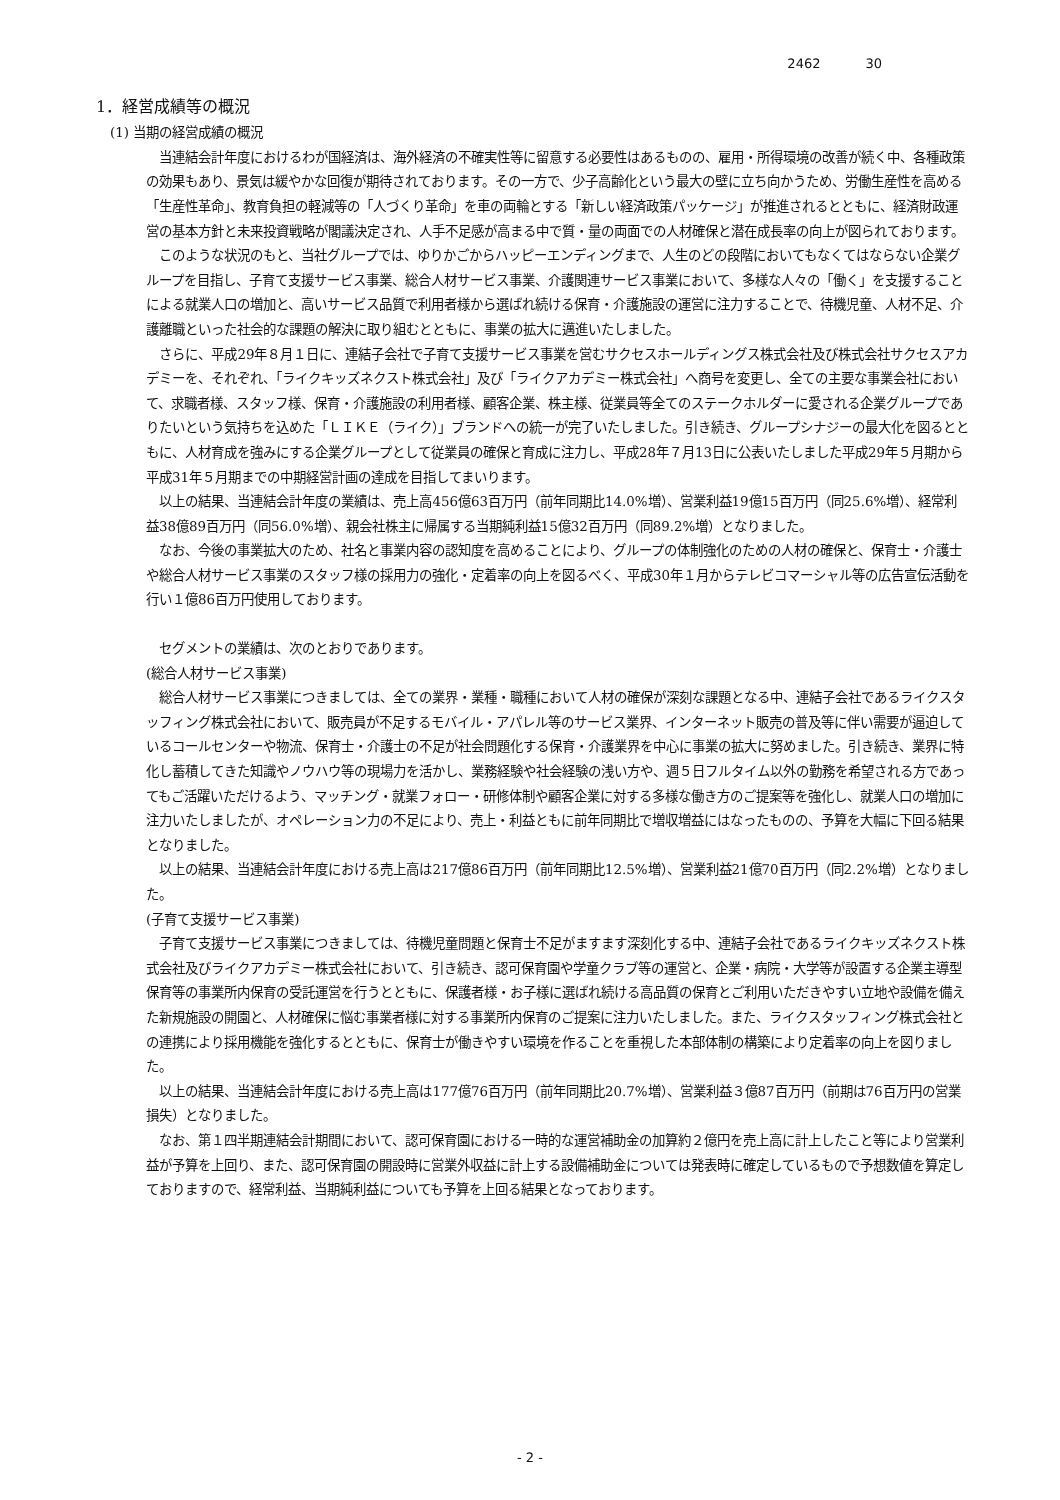2462 30
1．経営成績等の概況
(1) 当期の経営成績の概況
当連結会計年度におけるわが国経済は、海外経済の不確実性等に留意する必要性はあるものの、雇用・所得環境の改善が続く中、各種政策の効果もあり、景気は緩やかな回復が期待されております。その一方で、少子高齢化という最大の壁に立ち向かうため、労働生産性を高める「生産性革命」、教育負担の軽減等の「人づくり革命」を車の両輪とする「新しい経済政策パッケージ」が推進されるとともに、経済財政運営の基本方針と未来投資戦略が閣議決定され、人手不足感が高まる中で質・量の両面での人材確保と潜在成長率の向上が図られております。
このような状況のもと、当社グループでは、ゆりかごからハッピーエンディングまで、人生のどの段階においてもなくてはならない企業グループを目指し、子育て支援サービス事業、総合人材サービス事業、介護関連サービス事業において、多様な人々の「働く」を支援することによる就業人口の増加と、高いサービス品質で利用者様から選ばれ続ける保育・介護施設の運営に注力することで、待機児童、人材不足、介護離職といった社会的な課題の解決に取り組むとともに、事業の拡大に邁進いたしました。
さらに、平成29年８月１日に、連結子会社で子育て支援サービス事業を営むサクセスホールディングス株式会社及び株式会社サクセスアカデミーを、それぞれ、「ライクキッズネクスト株式会社」及び「ライクアカデミー株式会社」へ商号を変更し、全ての主要な事業会社において、求職者様、スタッフ様、保育・介護施設の利用者様、顧客企業、株主様、従業員等全てのステークホルダーに愛される企業グループでありたいという気持ちを込めた「ＬＩＫＥ（ライク）」ブランドへの統一が完了いたしました。引き続き、グループシナジーの最大化を図るとともに、人材育成を強みにする企業グループとして従業員の確保と育成に注力し、平成28年７月13日に公表いたしました平成29年５月期から平成31年５月期までの中期経営計画の達成を目指してまいります。
以上の結果、当連結会計年度の業績は、売上高456億63百万円（前年同期比14.0%増）、営業利益19億15百万円（同25.6%増）、経常利益38億89百万円（同56.0%増）、親会社株主に帰属する当期純利益15億32百万円（同89.2%増）となりました。
なお、今後の事業拡大のため、社名と事業内容の認知度を高めることにより、グループの体制強化のための人材の確保と、保育士・介護士や総合人材サービス事業のスタッフ様の採用力の強化・定着率の向上を図るべく、平成30年１月からテレビコマーシャル等の広告宣伝活動を行い１億86百万円使用しております。
セグメントの業績は、次のとおりであります。
(総合人材サービス事業)
総合人材サービス事業につきましては、全ての業界・業種・職種において人材の確保が深刻な課題となる中、連結子会社であるライクスタッフィング株式会社において、販売員が不足するモバイル・アパレル等のサービス業界、インターネット販売の普及等に伴い需要が逼迫しているコールセンターや物流、保育士・介護士の不足が社会問題化する保育・介護業界を中心に事業の拡大に努めました。引き続き、業界に特化し蓄積してきた知識やノウハウ等の現場力を活かし、業務経験や社会経験の浅い方や、週５日フルタイム以外の勤務を希望される方であってもご活躍いただけるよう、マッチング・就業フォロー・研修体制や顧客企業に対する多様な働き方のご提案等を強化し、就業人口の増加に注力いたしましたが、オペレーション力の不足により、売上・利益ともに前年同期比で増収増益にはなったものの、予算を大幅に下回る結果となりました。
以上の結果、当連結会計年度における売上高は217億86百万円（前年同期比12.5%増）、営業利益21億70百万円（同2.2%増）となりました。
(子育て支援サービス事業)
子育て支援サービス事業につきましては、待機児童問題と保育士不足がますます深刻化する中、連結子会社であるライクキッズネクスト株式会社及びライクアカデミー株式会社において、引き続き、認可保育園や学童クラブ等の運営と、企業・病院・大学等が設置する企業主導型保育等の事業所内保育の受託運営を行うとともに、保護者様・お子様に選ばれ続ける高品質の保育とご利用いただきやすい立地や設備を備えた新規施設の開園と、人材確保に悩む事業者様に対する事業所内保育のご提案に注力いたしました。また、ライクスタッフィング株式会社との連携により採用機能を強化するとともに、保育士が働きやすい環境を作ることを重視した本部体制の構築により定着率の向上を図りました。
以上の結果、当連結会計年度における売上高は177億76百万円（前年同期比20.7%増）、営業利益３億87百万円（前期は76百万円の営業損失）となりました。
なお、第１四半期連結会計期間において、認可保育園における一時的な運営補助金の加算約２億円を売上高に計上したこと等により営業利益が予算を上回り、また、認可保育園の開設時に営業外収益に計上する設備補助金については発表時に確定しているもので予想数値を算定しておりますので、経常利益、当期純利益についても予算を上回る結果となっております。
- 2 -